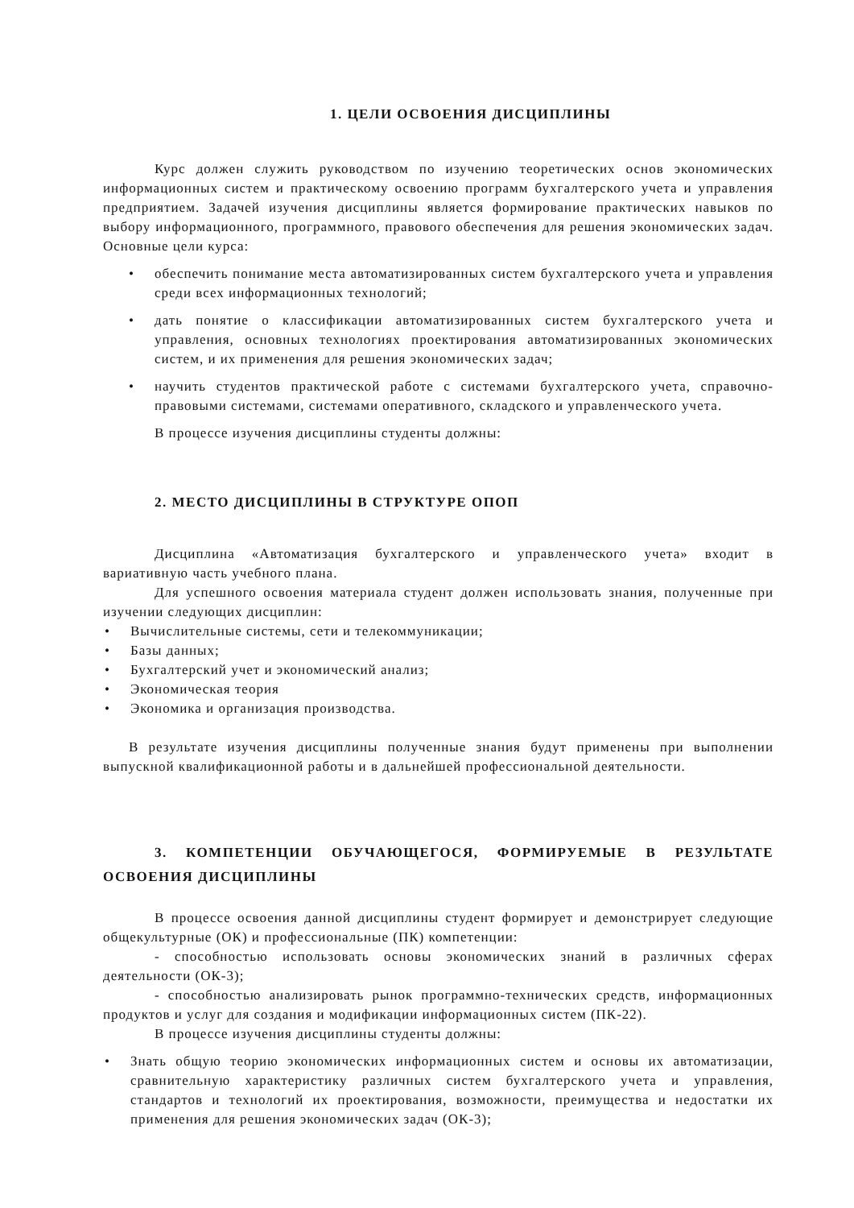1. ЦЕЛИ ОСВОЕНИЯ ДИСЦИПЛИНЫ
Курс должен служить руководством по изучению теоретических основ экономических информационных систем и практическому освоению программ бухгалтерского учета и управления предприятием. Задачей изучения дисциплины является формирование практических навыков по выбору информационного, программного, правового обеспечения для решения экономических задач. Основные цели курса:
• обеспечить понимание места автоматизированных систем бухгалтерского учета и управления среди всех информационных технологий;
• дать понятие о классификации автоматизированных систем бухгалтерского учета и управления, основных технологиях проектирования автоматизированных экономических систем, и их применения для решения экономических задач;
• научить студентов практической работе с системами бухгалтерского учета, справочно-правовыми системами, системами оперативного, складского и управленческого учета.
В процессе изучения дисциплины студенты должны:
2. МЕСТО ДИСЦИПЛИНЫ В СТРУКТУРЕ ОПОП
Дисциплина «Автоматизация бухгалтерского и управленческого учета» входит в вариативную часть учебного плана.
Для успешного освоения материала студент должен использовать знания, полученные при изучении следующих дисциплин:
• Вычислительные системы, сети и телекоммуникации;
• Базы данных;
• Бухгалтерский учет и экономический анализ;
• Экономическая теория
• Экономика и организация производства.
В результате изучения дисциплины полученные знания будут применены при выполнении выпускной квалификационной работы и в дальнейшей профессиональной деятельности.
3. КОМПЕТЕНЦИИ ОБУЧАЮЩЕГОСЯ, ФОРМИРУЕМЫЕ В РЕЗУЛЬТАТЕ ОСВОЕНИЯ ДИСЦИПЛИНЫ
В процессе освоения данной дисциплины студент формирует и демонстрирует следующие общекультурные (ОК) и профессиональные (ПК) компетенции:
- способностью использовать основы экономических знаний в различных сферах деятельности (ОК-3);
- способностью анализировать рынок программно-технических средств, информационных продуктов и услуг для создания и модификации информационных систем (ПК-22).
В процессе изучения дисциплины студенты должны:
• Знать общую теорию экономических информационных систем и основы их автоматизации, сравнительную характеристику различных систем бухгалтерского учета и управления, стандартов и технологий их проектирования, возможности, преимущества и недостатки их применения для решения экономических задач (ОК-3);